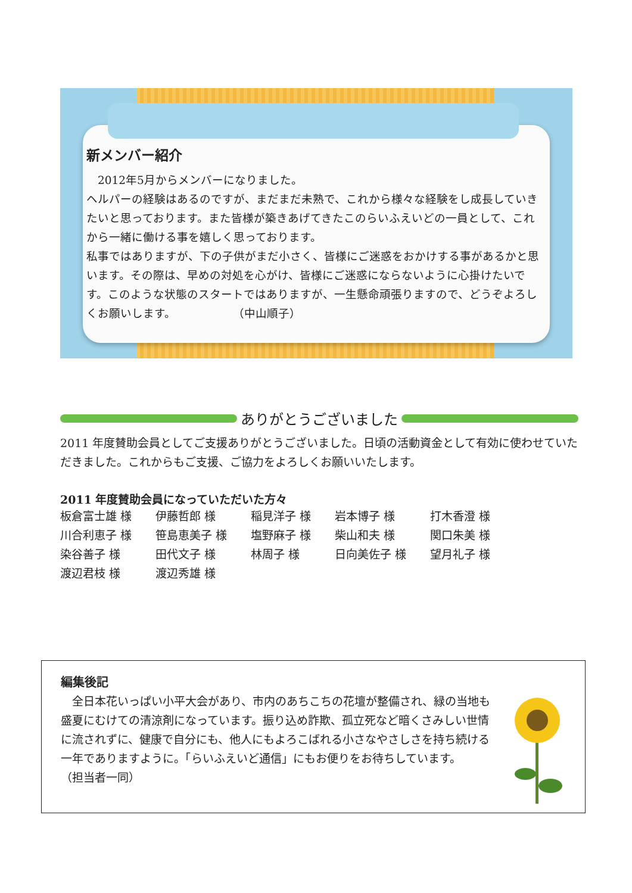新メンバー紹介
　2012年5月からメンバーになりました。
ヘルパーの経験はあるのですが、まだまだ未熟で、これから様々な経験をし成長していきたいと思っております。また皆様が築きあげてきたこのらいふえいどの一員として、これから一緒に働ける事を嬉しく思っております。
私事ではありますが、下の子供がまだ小さく、皆様にご迷惑をおかけする事があるかと思います。その際は、早めの対処を心がけ、皆様にご迷惑にならないように心掛けたいです。このような状態のスタートではありますが、一生懸命頑張りますので、どうぞよろしくお願いします。　　　　　　（中山順子）
ありがとうございました
2011 年度賛助会員としてご支援ありがとうございました。日頃の活動資金として有効に使わせていただきました。これからもご支援、ご協力をよろしくお願いいたします。
2011 年度賛助会員になっていただいた方々
| 板倉富士雄 様 | 伊藤哲郎 様 | 稲見洋子 様 | 岩本博子 様 | 打木香澄 様 |
| 川合利恵子 様 | 笹島恵美子 様 | 塩野麻子 様 | 柴山和夫 様 | 関口朱美 様 |
| 染谷善子 様 | 田代文子 様 | 林周子 様 | 日向美佐子 様 | 望月礼子 様 |
| 渡辺君枝 様 | 渡辺秀雄 様 | | | |
編集後記
　全日本花いっぱい小平大会があり、市内のあちこちの花壇が整備され、緑の当地も盛夏にむけての清涼剤になっています。振り込め詐欺、孤立死など暗くさみしい世情に流されずに、健康で自分にも、他人にもよろこばれる小さなやさしさを持ち続ける一年でありますように。「らいふえいど通信」にもお便りをお待ちしています。　　　　　　　（担当者一同）